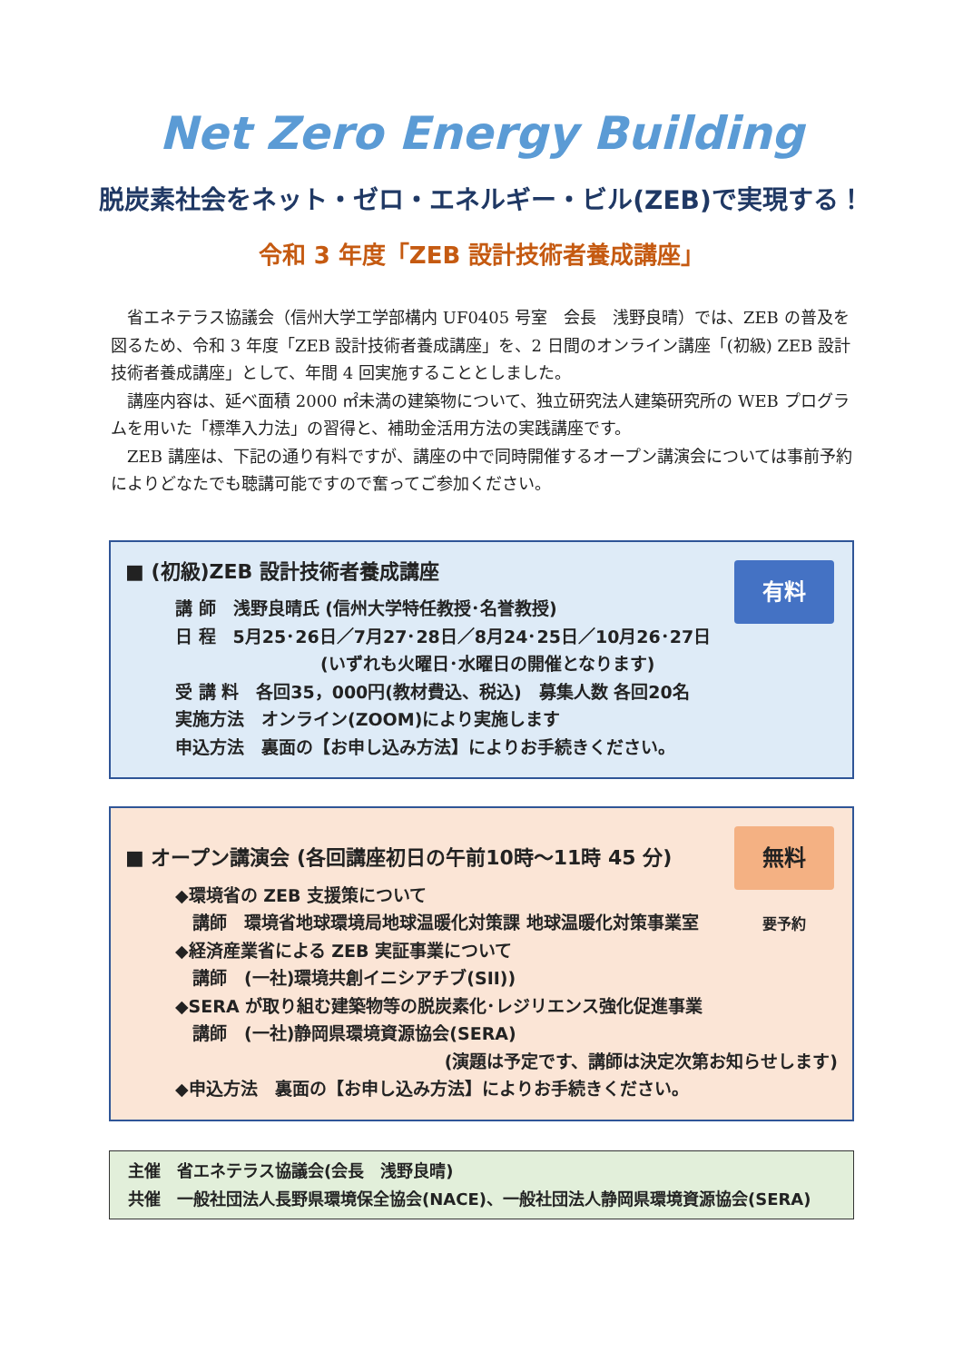Net Zero Energy Building
脱炭素社会をネット・ゼロ・エネルギー・ビル(ZEB)で実現する！
令和 3 年度「ZEB 設計技術者養成講座」
省エネテラス協議会（信州大学工学部構内 UF0405 号室　会長　浅野良晴）では、ZEB の普及を図るため、令和 3 年度「ZEB 設計技術者養成講座」を、2 日間のオンライン講座「(初級) ZEB 設計技術者養成講座」として、年間 4 回実施することとしました。
講座内容は、延べ面積 2000 ㎡未満の建築物について、独立研究法人建築研究所の WEB プログラムを用いた「標準入力法」の習得と、補助金活用方法の実践講座です。
ZEB 講座は、下記の通り有料ですが、講座の中で同時開催するオープン講演会については事前予約によりどなたでも聴講可能ですので奮ってご参加ください。
有料
■ (初級)ZEB 設計技術者養成講座
講 師　浅野良晴氏 (信州大学特任教授･名誉教授)
日 程　5月25･26日／7月27･28日／8月24･25日／10月26･27日
(いずれも火曜日･水曜日の開催となります)
受 講 料　各回35，000円(教材費込、税込)　募集人数 各回20名
実施方法　オンライン(ZOOM)により実施します
申込方法　裏面の【お申し込み方法】によりお手続きください。
無料
要予約
■ オープン講演会 (各回講座初日の午前10時～11時 45 分)
◆環境省の ZEB 支援策について
　講師　環境省地球環境局地球温暖化対策課 地球温暖化対策事業室
◆経済産業省による ZEB 実証事業について
　講師　(一社)環境共創イニシアチブ(SII))
◆SERA が取り組む建築物等の脱炭素化･レジリエンス強化促進事業
　講師　(一社)静岡県環境資源協会(SERA)
(演題は予定です、講師は決定次第お知らせします)
◆申込方法　裏面の【お申し込み方法】によりお手続きください。
主催　省エネテラス協議会(会長　浅野良晴)
共催　一般社団法人長野県環境保全協会(NACE)、一般社団法人静岡県環境資源協会(SERA)